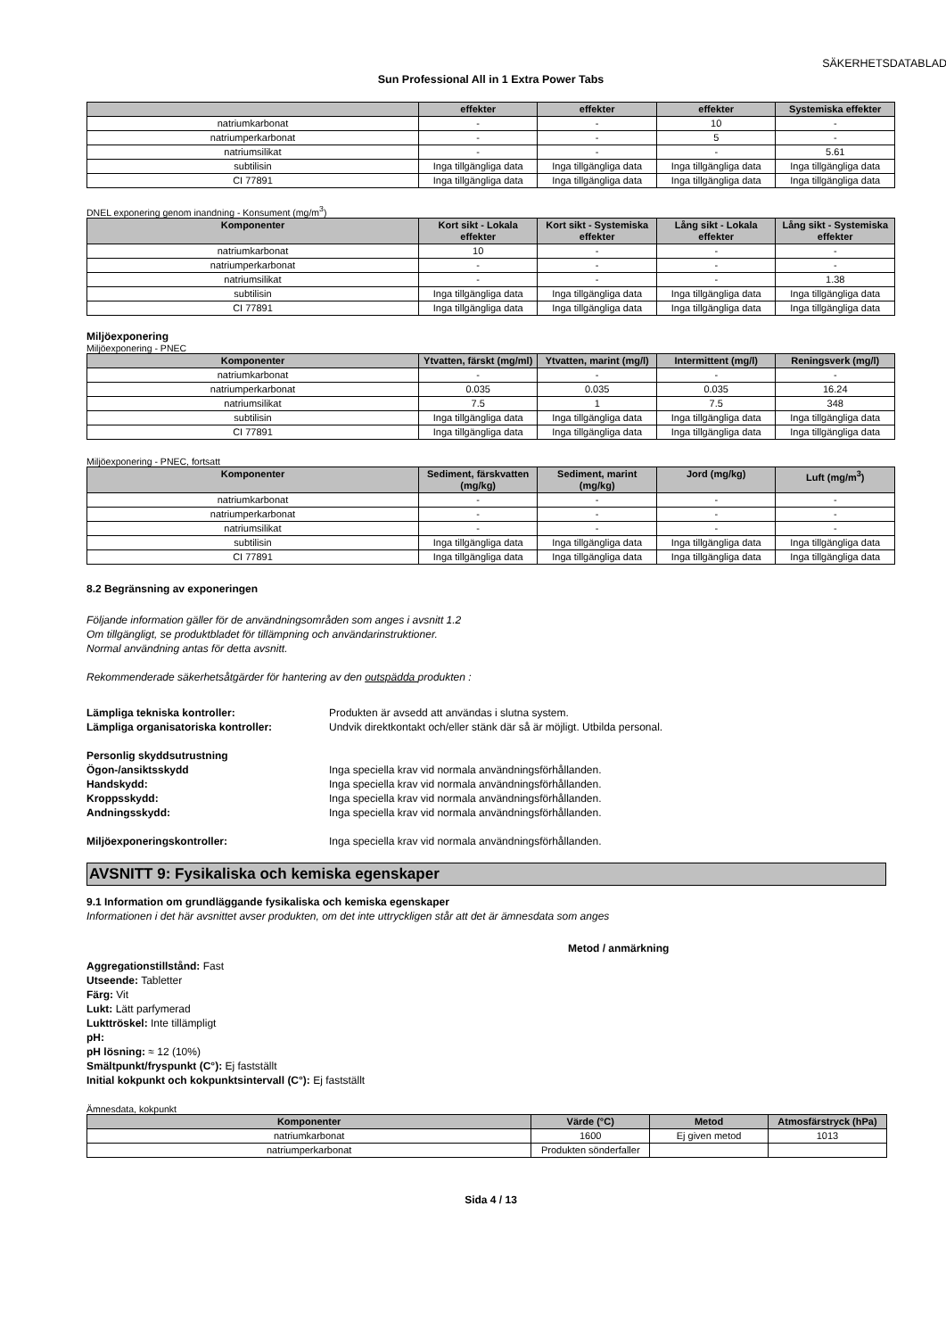SÄKERHETSDATABLAD
Sun Professional All in 1 Extra Power Tabs
| | effekter | effekter | effekter | Systemiska effekter |
| --- | --- | --- | --- | --- |
| natriumkarbonat | - | - | 10 | - |
| natriumperkarbonat | - | - | 5 | - |
| natriumsilikat | - | - | - | 5.61 |
| subtilisin | Inga tillgängliga data | Inga tillgängliga data | Inga tillgängliga data | Inga tillgängliga data |
| CI 77891 | Inga tillgängliga data | Inga tillgängliga data | Inga tillgängliga data | Inga tillgängliga data |
DNEL exponering genom inandning - Konsument (mg/m<sup>3</sup>)
| Komponenter | Kort sikt - Lokala effekter | Kort sikt - Systemiska effekter | Lång sikt - Lokala effekter | Lång sikt - Systemiska effekter |
| --- | --- | --- | --- | --- |
| natriumkarbonat | 10 | - | - | - |
| natriumperkarbonat | - | - | - | - |
| natriumsilikat | - | - | - | 1.38 |
| subtilisin | Inga tillgängliga data | Inga tillgängliga data | Inga tillgängliga data | Inga tillgängliga data |
| CI 77891 | Inga tillgängliga data | Inga tillgängliga data | Inga tillgängliga data | Inga tillgängliga data |
Miljöexponering
Miljöexponering - PNEC
| Komponenter | Ytvatten, färskt (mg/ml) | Ytvatten, marint (mg/l) | Intermittent (mg/l) | Reningsverk (mg/l) |
| --- | --- | --- | --- | --- |
| natriumkarbonat | - | - | - | - |
| natriumperkarbonat | 0.035 | 0.035 | 0.035 | 16.24 |
| natriumsilikat | 7.5 | 1 | 7.5 | 348 |
| subtilisin | Inga tillgängliga data | Inga tillgängliga data | Inga tillgängliga data | Inga tillgängliga data |
| CI 77891 | Inga tillgängliga data | Inga tillgängliga data | Inga tillgängliga data | Inga tillgängliga data |
Miljöexponering - PNEC, fortsatt
| Komponenter | Sediment, färskvatten (mg/kg) | Sediment, marint (mg/kg) | Jord (mg/kg) | Luft (mg/m<sup>3</sup>) |
| --- | --- | --- | --- | --- |
| natriumkarbonat | - | - | - | - |
| natriumperkarbonat | - | - | - | - |
| natriumsilikat | - | - | - | - |
| subtilisin | Inga tillgängliga data | Inga tillgängliga data | Inga tillgängliga data | Inga tillgängliga data |
| CI 77891 | Inga tillgängliga data | Inga tillgängliga data | Inga tillgängliga data | Inga tillgängliga data |
8.2 Begränsning av exponeringen
Följande information gäller för de användningsområden som anges i avsnitt 1.2
Om tillgängligt, se produktbladet för tillämpning och användarinstruktioner.
Normal användning antas för detta avsnitt.
Rekommenderade säkerhetsåtgärder för hantering av den outspädda produkten :
Lämpliga tekniska kontroller: Produkten är avsedd att användas i slutna system.
Lämpliga organisatoriska kontroller: Undvik direktkontakt och/eller stänk där så är möjligt. Utbilda personal.
Personlig skyddsutrustning
Ögon-/ansiktsskydd Inga speciella krav vid normala användningsförhållanden.
Handskydd: Inga speciella krav vid normala användningsförhållanden.
Kroppsskydd: Inga speciella krav vid normala användningsförhållanden.
Andningsskydd: Inga speciella krav vid normala användningsförhållanden.
Miljöexponeringskontroller: Inga speciella krav vid normala användningsförhållanden.
AVSNITT 9: Fysikaliska och kemiska egenskaper
9.1 Information om grundläggande fysikaliska och kemiska egenskaper
Informationen i det här avsnittet avser produkten, om det inte uttryckligen står att det är ämnesdata som anges
Metod / anmärkning
Aggregationstillstånd: Fast
Utseende: Tabletter
Färg: Vit
Lukt: Lätt parfymerad
Lukttröskel: Inte tillämpligt
pH:
pH lösning: ≈ 12 (10%)
Smältpunkt/fryspunkt (C°): Ej fastställt
Initial kokpunkt och kokpunktsintervall (C°): Ej fastställt
Ämnesdata, kokpunkt
| Komponenter | Värde (°C) | Metod | Atmosfärstryck (hPa) |
| --- | --- | --- | --- |
| natriumkarbonat | 1600 | Ej given metod | 1013 |
| natriumperkarbonat | Produkten sönderfaller | | |
Sida 4 / 13